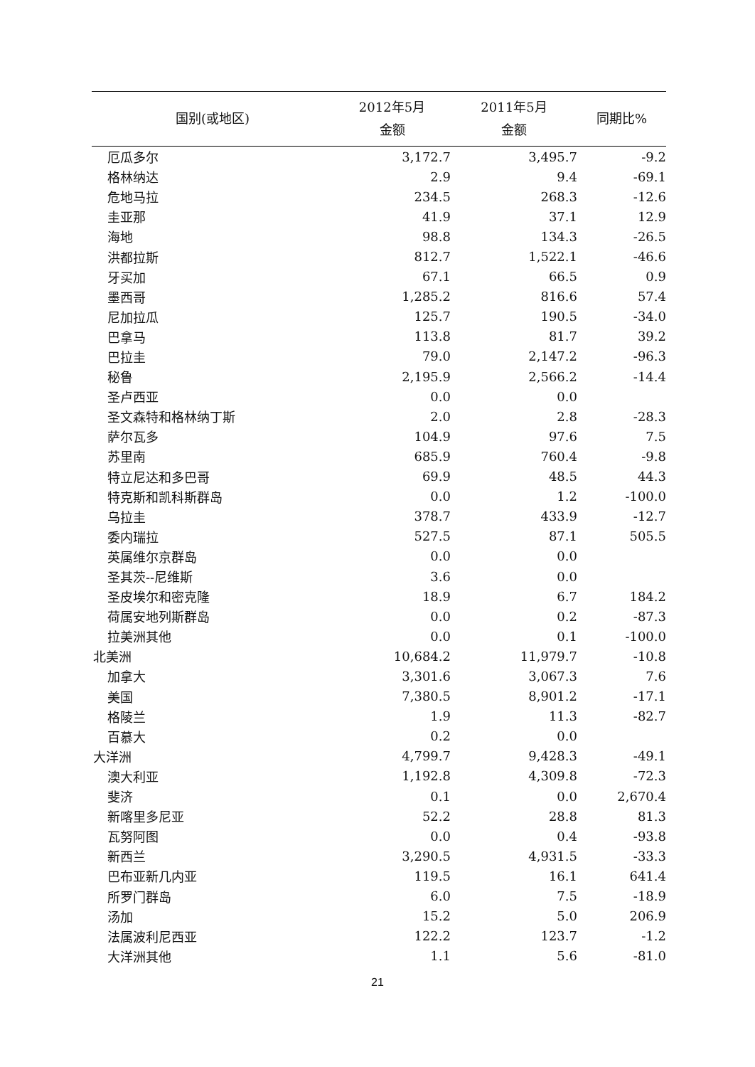| 国别(或地区) | 2012年5月 金额 | 2011年5月 金额 | 同期比% |
| --- | --- | --- | --- |
| 厄瓜多尔 | 3,172.7 | 3,495.7 | -9.2 |
| 格林纳达 | 2.9 | 9.4 | -69.1 |
| 危地马拉 | 234.5 | 268.3 | -12.6 |
| 圭亚那 | 41.9 | 37.1 | 12.9 |
| 海地 | 98.8 | 134.3 | -26.5 |
| 洪都拉斯 | 812.7 | 1,522.1 | -46.6 |
| 牙买加 | 67.1 | 66.5 | 0.9 |
| 墨西哥 | 1,285.2 | 816.6 | 57.4 |
| 尼加拉瓜 | 125.7 | 190.5 | -34.0 |
| 巴拿马 | 113.8 | 81.7 | 39.2 |
| 巴拉圭 | 79.0 | 2,147.2 | -96.3 |
| 秘鲁 | 2,195.9 | 2,566.2 | -14.4 |
| 圣卢西亚 | 0.0 | 0.0 | |
| 圣文森特和格林纳丁斯 | 2.0 | 2.8 | -28.3 |
| 萨尔瓦多 | 104.9 | 97.6 | 7.5 |
| 苏里南 | 685.9 | 760.4 | -9.8 |
| 特立尼达和多巴哥 | 69.9 | 48.5 | 44.3 |
| 特克斯和凯科斯群岛 | 0.0 | 1.2 | -100.0 |
| 乌拉圭 | 378.7 | 433.9 | -12.7 |
| 委内瑞拉 | 527.5 | 87.1 | 505.5 |
| 英属维尔京群岛 | 0.0 | 0.0 | |
| 圣其茨--尼维斯 | 3.6 | 0.0 | |
| 圣皮埃尔和密克隆 | 18.9 | 6.7 | 184.2 |
| 荷属安地列斯群岛 | 0.0 | 0.2 | -87.3 |
| 拉美洲其他 | 0.0 | 0.1 | -100.0 |
| 北美洲 | 10,684.2 | 11,979.7 | -10.8 |
| 加拿大 | 3,301.6 | 3,067.3 | 7.6 |
| 美国 | 7,380.5 | 8,901.2 | -17.1 |
| 格陵兰 | 1.9 | 11.3 | -82.7 |
| 百慕大 | 0.2 | 0.0 | |
| 大洋洲 | 4,799.7 | 9,428.3 | -49.1 |
| 澳大利亚 | 1,192.8 | 4,309.8 | -72.3 |
| 斐济 | 0.1 | 0.0 | 2,670.4 |
| 新喀里多尼亚 | 52.2 | 28.8 | 81.3 |
| 瓦努阿图 | 0.0 | 0.4 | -93.8 |
| 新西兰 | 3,290.5 | 4,931.5 | -33.3 |
| 巴布亚新几内亚 | 119.5 | 16.1 | 641.4 |
| 所罗门群岛 | 6.0 | 7.5 | -18.9 |
| 汤加 | 15.2 | 5.0 | 206.9 |
| 法属波利尼西亚 | 122.2 | 123.7 | -1.2 |
| 大洋洲其他 | 1.1 | 5.6 | -81.0 |
21